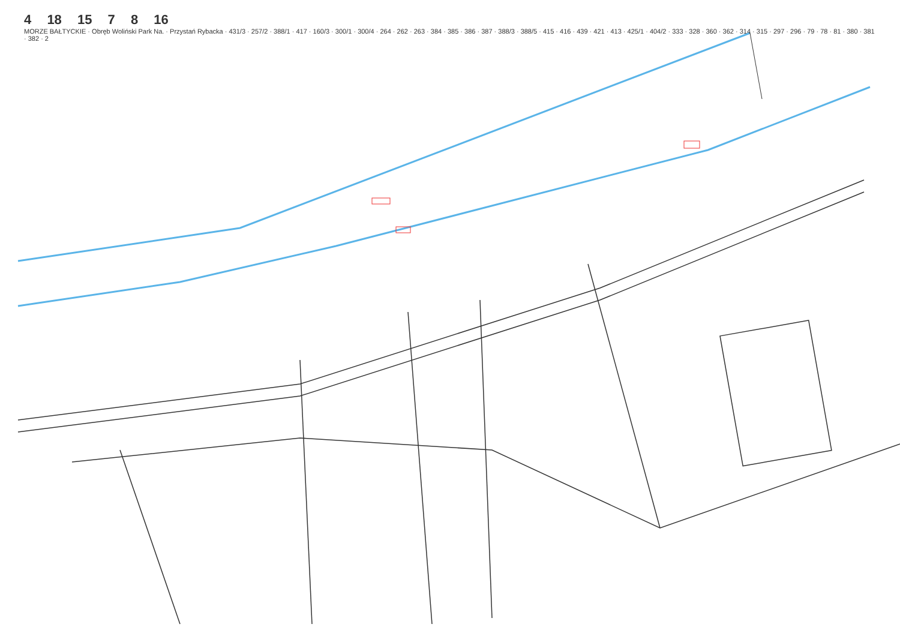4 18 15 7 8 16
MORZE BAŁTYCKIE · Obręb Woliński Park Na. · Przystań Rybacka · 431/3 · 257/2 · 388/1 · 417 · 160/3 · 300/1 · 300/4 · 264 · 262 · 263 · 384 · 385 · 386 · 387 · 388/3 · 388/5 · 415 · 416 · 439 · 421 · 413 · 425/1 · 404/2 · 333 · 328 · 360 · 362 · 314 · 315 · 297 · 296 · 79 · 78 · 81 · 380 · 381 · 382 · 2